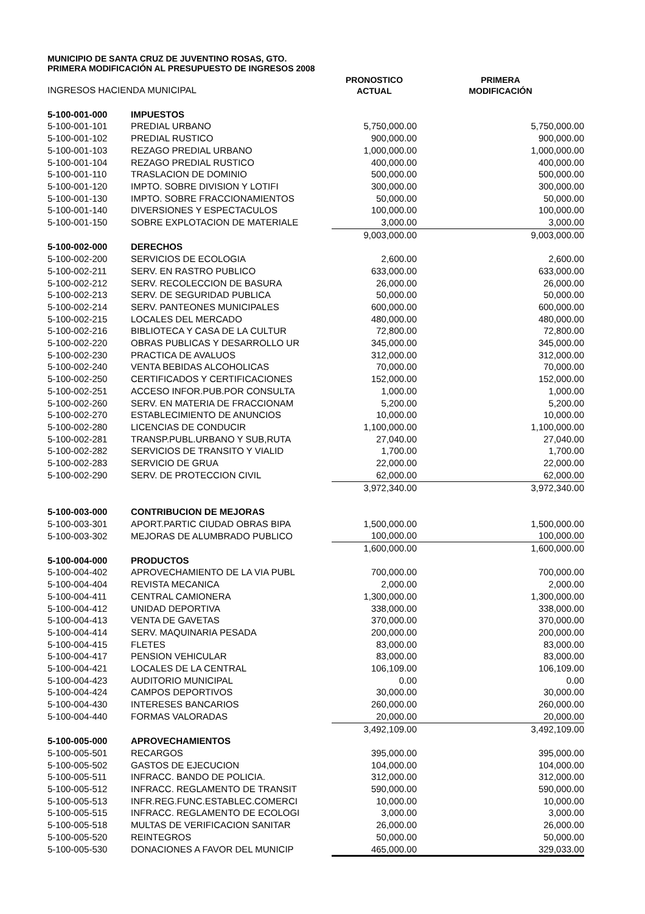MUNICIPIO DE SANTA CRUZ DE JUVENTINO ROSAS, GTO.
PRIMERA MODIFICACIÓN AL PRESUPUESTO DE INGRESOS 2008
| INGRESOS HACIENDA MUNICIPAL | | PRONOSTICO ACTUAL | PRIMERA MODIFICACIÓN |
| 5-100-001-000 | IMPUESTOS | | |
| 5-100-001-101 | PREDIAL URBANO | 5,750,000.00 | 5,750,000.00 |
| 5-100-001-102 | PREDIAL RUSTICO | 900,000.00 | 900,000.00 |
| 5-100-001-103 | REZAGO PREDIAL URBANO | 1,000,000.00 | 1,000,000.00 |
| 5-100-001-104 | REZAGO PREDIAL RUSTICO | 400,000.00 | 400,000.00 |
| 5-100-001-110 | TRASLACION DE DOMINIO | 500,000.00 | 500,000.00 |
| 5-100-001-120 | IMPTO. SOBRE DIVISION Y LOTIFI | 300,000.00 | 300,000.00 |
| 5-100-001-130 | IMPTO. SOBRE FRACCIONAMIENTOS | 50,000.00 | 50,000.00 |
| 5-100-001-140 | DIVERSIONES Y ESPECTACULOS | 100,000.00 | 100,000.00 |
| 5-100-001-150 | SOBRE EXPLOTACION DE MATERIALE | 3,000.00 | 3,000.00 |
| | | 9,003,000.00 | 9,003,000.00 |
| 5-100-002-000 | DERECHOS | | |
| 5-100-002-200 | SERVICIOS DE ECOLOGIA | 2,600.00 | 2,600.00 |
| 5-100-002-211 | SERV. EN RASTRO PUBLICO | 633,000.00 | 633,000.00 |
| 5-100-002-212 | SERV. RECOLECCION DE BASURA | 26,000.00 | 26,000.00 |
| 5-100-002-213 | SERV. DE SEGURIDAD PUBLICA | 50,000.00 | 50,000.00 |
| 5-100-002-214 | SERV. PANTEONES MUNICIPALES | 600,000.00 | 600,000.00 |
| 5-100-002-215 | LOCALES DEL MERCADO | 480,000.00 | 480,000.00 |
| 5-100-002-216 | BIBLIOTECA Y CASA DE LA CULTUR | 72,800.00 | 72,800.00 |
| 5-100-002-220 | OBRAS PUBLICAS Y DESARROLLO UR | 345,000.00 | 345,000.00 |
| 5-100-002-230 | PRACTICA DE AVALUOS | 312,000.00 | 312,000.00 |
| 5-100-002-240 | VENTA BEBIDAS ALCOHOLICAS | 70,000.00 | 70,000.00 |
| 5-100-002-250 | CERTIFICADOS Y CERTIFICACIONES | 152,000.00 | 152,000.00 |
| 5-100-002-251 | ACCESO INFOR.PUB.POR CONSULTA | 1,000.00 | 1,000.00 |
| 5-100-002-260 | SERV. EN MATERIA DE FRACCIONAM | 5,200.00 | 5,200.00 |
| 5-100-002-270 | ESTABLECIMIENTO DE ANUNCIOS | 10,000.00 | 10,000.00 |
| 5-100-002-280 | LICENCIAS DE CONDUCIR | 1,100,000.00 | 1,100,000.00 |
| 5-100-002-281 | TRANSP.PUBL.URBANO Y SUB,RUTA | 27,040.00 | 27,040.00 |
| 5-100-002-282 | SERVICIOS DE TRANSITO Y VIALID | 1,700.00 | 1,700.00 |
| 5-100-002-283 | SERVICIO DE GRUA | 22,000.00 | 22,000.00 |
| 5-100-002-290 | SERV. DE PROTECCION CIVIL | 62,000.00 | 62,000.00 |
| | | 3,972,340.00 | 3,972,340.00 |
| 5-100-003-000 | CONTRIBUCION DE MEJORAS | | |
| 5-100-003-301 | APORT.PARTIC CIUDAD OBRAS BIPA | 1,500,000.00 | 1,500,000.00 |
| 5-100-003-302 | MEJORAS DE ALUMBRADO PUBLICO | 100,000.00 | 100,000.00 |
| | | 1,600,000.00 | 1,600,000.00 |
| 5-100-004-000 | PRODUCTOS | | |
| 5-100-004-402 | APROVECHAMIENTO DE LA VIA PUBL | 700,000.00 | 700,000.00 |
| 5-100-004-404 | REVISTA MECANICA | 2,000.00 | 2,000.00 |
| 5-100-004-411 | CENTRAL CAMIONERA | 1,300,000.00 | 1,300,000.00 |
| 5-100-004-412 | UNIDAD DEPORTIVA | 338,000.00 | 338,000.00 |
| 5-100-004-413 | VENTA DE GAVETAS | 370,000.00 | 370,000.00 |
| 5-100-004-414 | SERV. MAQUINARIA PESADA | 200,000.00 | 200,000.00 |
| 5-100-004-415 | FLETES | 83,000.00 | 83,000.00 |
| 5-100-004-417 | PENSION VEHICULAR | 83,000.00 | 83,000.00 |
| 5-100-004-421 | LOCALES DE LA CENTRAL | 106,109.00 | 106,109.00 |
| 5-100-004-423 | AUDITORIO MUNICIPAL | 0.00 | 0.00 |
| 5-100-004-424 | CAMPOS DEPORTIVOS | 30,000.00 | 30,000.00 |
| 5-100-004-430 | INTERESES BANCARIOS | 260,000.00 | 260,000.00 |
| 5-100-004-440 | FORMAS VALORADAS | 20,000.00 | 20,000.00 |
| | | 3,492,109.00 | 3,492,109.00 |
| 5-100-005-000 | APROVECHAMIENTOS | | |
| 5-100-005-501 | RECARGOS | 395,000.00 | 395,000.00 |
| 5-100-005-502 | GASTOS DE EJECUCION | 104,000.00 | 104,000.00 |
| 5-100-005-511 | INFRACC. BANDO DE POLICIA. | 312,000.00 | 312,000.00 |
| 5-100-005-512 | INFRACC. REGLAMENTO DE TRANSIT | 590,000.00 | 590,000.00 |
| 5-100-005-513 | INFR.REG.FUNC.ESTABLEC.COMERCI | 10,000.00 | 10,000.00 |
| 5-100-005-515 | INFRACC. REGLAMENTO DE ECOLOGI | 3,000.00 | 3,000.00 |
| 5-100-005-518 | MULTAS DE VERIFICACION SANITAR | 26,000.00 | 26,000.00 |
| 5-100-005-520 | REINTEGROS | 50,000.00 | 50,000.00 |
| 5-100-005-530 | DONACIONES A FAVOR DEL MUNICIP | 465,000.00 | 329,033.00 |